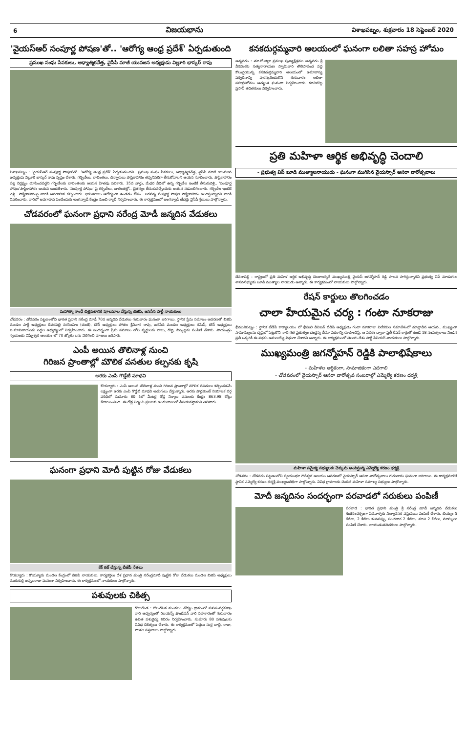6 విజయభాను విశాఖపట్నం, శుక్రవారం 18 సెప్టెంబర్ 2020
'వైయస్ఆర్ సంపూర్ణ పోషణ'తో.. 'ఆరోగ్య ఆంధ్ర ప్రదేశ్' ఏర్పడుతుంది
ప్రముఖ సంఘ సేవకులు, ఆధ్యాత్మికవేత్త, వైసీపీ మాజీ యువజన అధ్యక్షుడు విల్లూరి భాస్కర్ రావు
విశాఖపట్నం : 'వైయస్ఆర్ సంపూర్ణ పోషణ'తో.. 'ఆరోగ్య ఆంధ్ర ప్రదేశ్' ఏర్పడుతుందని.. ప్రముఖ సంఘ సేవకులు, ఆధ్యాత్మికవేత్త, వైసీపీ మాజీ యువజన అధ్యక్షుడు విల్లూరి భాస్కర్ రావు స్పష్టం చేశారు. గర్భిణీలు, బాలింతలు, చిన్నారులు పౌష్టికాహారం తప్పనిసరిగా తీసుకోవాలని ఆయన సూచించారు. పౌష్టికాహారం పట్ల నిర్లక్ష్యం చూపించవద్దని గర్భిణీలకు బాలింతలకు ఆయన హితవు పలికారు. 35వ వార్డు, మేధర వీధిలో ఉన్న గర్భిణీల ఇంటికే తీసుకువెళ్లి.. 'సంపూర్ణ పోషణ'పౌష్టికాహారం ఆయన అందజేశారు. 'సంపూర్ణ పోషణ' పై గర్భిణీలు, బాలింతల్లో.. చైతన్యం తీసుకువచ్చేందుకు ఆయన నడుంబిగించారు. గర్భిణీల ఇంటికే వెళ్లి.. పౌష్టికాహారంపై వారికి అవగాహన కల్పించారు. భావితరాలు ఆరోగ్యంగా ఉండడం కోసం.. జగనన్న సంపూర్ణ పోషణ పౌష్టికాహారం అందిస్తున్నారని వారికి వివరించారు. వారిలో అవగాహన పెంచేందుకు అంగన్వాడీ కేంద్రం నుంచి ర్యాలీ నిర్వహించారు. ఈ కార్యక్రమంలో అంగన్వాడీ టీచర్లు వైసీపీ శ్రేణులు పాల్గొన్నారు.
చోడవరంలో ఘనంగా ప్రధాని నరేంద్ర మోడీ జన్మదిన వేడుకలు
మహాత్మా గాంధీ చిత్రపటానికి పూలమాల వేస్తున్న బిజెపి, జనసేన పార్టీ నాయకులు
చోడవరం : చోడవరం పట్టణంలోని భారత ప్రధాని నరేంద్ర మోడీ 70వ జన్మదిన వేడుకలు గురువారం ఘనంగా జరిగాయి. స్థానిక ప్రేమ సమాజం ఆవరణలో బిజెపి మండల పార్టీ అధ్యక్షులు దేవరపల్లి నరసింహం (చంటి), టౌన్ అధ్యక్షులు పోతల శ్రీనివాస రావు, జనసేన మండల అధ్యక్షులు రమేష్, టౌన్ అధ్యక్షులు జె.మాలినాయుడు పెద్దల ఆధ్వర్యంలో నిర్వహించారు. ఈ సందర్భంగా ప్రేమ సమాజం లోని వృద్ధులకు పాలు, రొట్టె, బిస్కెట్లను పంపిణీ చేశారు. సాయంత్రం స్వయంభు విఘ్నేశ్వర ఆలయం లో 70 జ్యోతు లను వెలిగించి పూజలు జరిపారు.
ఎంపీ అయిన తొలినాళ్ల నుంచి
గిరిజన ప్రాంతాల్లో మౌలిక వసతుల కల్పనకు కృషి
అరకు ఎంపి గొడ్డేటి మాధవి
కొయ్యూరు : ఎంపీ అయిన తొలినాళ్ల నుంచి గిరిజన ప్రాంతాల్లో మౌలిక వసతులు కల్పించడమే లక్ష్యంగా అరకు ఎంపి గొడ్డేటి మాధవి అడుగులు వేస్తున్నారు. అరకు పార్లమెంట్ నియోజక వర్గ పరిధిలో సుమారు 80 కిలో మీటర్ల రోడ్ల నిర్మాణ పనులకు కేంద్రం 863.98 కోట్లు కేటాయించింది. ఈ రోడ్ల నిర్మించి ప్రజలకు అందుబాటులో తీసుకువస్తామని తెలిపారు.
ఘనంగా ప్రధాని మోదీ పుట్టిన రోజు వేడుకలు
కేక్ కట్ చేస్తున్న బీజేపీ నేతలు
కొయ్యూరు : కొయ్యూరు మండల కేంద్రంలో బిజెపి నాయకులు, కార్యకర్తలు దేశ ప్రధాన మంత్రి నరేంద్రమోదీ పుట్టిన రోజు వేడుకలు మండల బిజెపి అధ్యక్షులు మురుకుర్తి అప్పలరాజు ఘనంగా నిర్వహించారు. ఈ కార్యక్రమంలో నాయకులు పాల్గొన్నారు.
పశువులకు చికిత్స
గొలుగొండ : గొలుగొండ మండలం చోద్యం గ్రామంలో పశుసంవర్ధకశాఖ వారి ఆధ్వర్యంలో రిలయన్స్ ఫౌండేషన్ వారి సహకారంతో గురువారం ఉచిత పశువైద్య శిబిరం నిర్వహించారు. సుమారు 80 పశువులకు వివిధ చికిత్సలు చేశారు. ఈ కార్యక్రమంలో పెద్దలు సుర్ల బాబ్జి, రాజు, పోతల సత్తిబాబు పాల్గొన్నారు.
కనకదుర్గమ్మవారి ఆలయంలో ఘనంగా లలితా సహస్ర హోమం
అన్నవరం : తూ.గో.జిల్లా ప్రముఖ పుణ్యక్షేత్రము అన్నవరం శ్రీ వీరవెంకట సత్యనారాయణ స్వామివారి తొలిపావంచ వద్ద కొలువైయున్న కనకదుర్గమ్మవారి ఆలయంలో అమావాస్య పర్వదినాన్ని పురస్కరించుకొని గురువారం లలితా సహస్రహోమం అత్యంత ఘనంగా నిర్వహించారు. కూచిబొట్ల ప్రసాద్ తదితరులు నిర్వహించారు.
ప్రతి మహిళా ఆర్థిక అభివృద్ధి చెందాలి
- ప్రభుత్వ విప్ బూడి ముత్యాలనాయుడు - ఘనంగా ముగిసిన వైయస్సార్ ఆసరా వారోత్సవాలు
దేవరాపల్లి : రాష్ట్రంలో ప్రతి మహిళ ఆర్థిక అభివృద్ధి చెందాలన్నదే ముఖ్యమంత్రి వైయస్ జగన్మోహన్ రెడ్డి పాలన సాగిస్తున్నారని ప్రభుత్వ విప్ మాడుగుల శాసనసభ్యుడు బూడి ముత్యాల నాయుడు అన్నారు. ఈ కార్యక్రమంలో నాయకులు పాల్గొన్నారు.
రేషన్ కార్డులు తొలగించడం
చాలా హేయమైన చర్య : గంటా నూకరాజు
భీమునిపట్నం : స్థానిక టీడీపీ కార్యాలయం లో భీమిలి డివిజన్ టిడిపి అధ్యక్షుడు గంటా నూకరాజు విలేకరుల సమావేశంలో మాట్లాడిన ఆయన.. ముఖ్యంగా సామాన్యులను దృష్టిలో పెట్టుకొని నాటి గత ప్రభుత్వం చంద్రన్న భీమా పథకాన్ని రూపొందిస్తే, ఆ పథకం ద్వారా ప్రతీ రేషన్ కార్డులో ఉండే 18 సంవత్సరాలు నిండిన ప్రతీ ఒక్కరికీ ఈ పథకం అమలయ్యే విధంగా చేశారని అన్నారు. ఈ కార్యక్రమంలో తెలుగు దేశం పార్టీ సీనియర్ నాయకులు పాల్గొన్నారు.
ముఖ్యమంత్రి జగన్మోహన్ రెడ్డికి పాలాభిషేకాలు
- మహిళల ఆర్థికంగా, సామాజికంగా ఎదగాలి
- చోడవరంలో వైయస్సార్ ఆసరా వారోత్సవ సంబరాల్లో ఎమ్మెల్యే కరణం ధర్మశ్రీ
మహిళా సమైక్య సభ్యులకు చెక్కును అందిస్తున్న ఎమ్మెల్యే కరణం ధర్మశ్రీ
చోడవరం : చోడవరం పట్టణంలోని స్వయంభూ గౌరీశ్వర ఆలయం ఆవరణలో వైయస్సార్ ఆసరా వారోత్సవాలు గురువారం ఘనంగా జరిగాయి. ఈ కార్యక్రమానికి స్థానిక ఎమ్మెల్యే కరణం ధర్మశ్రీ ముఖ్యఅతిథిగా పాల్గొన్నారు. వివిధ గ్రామాలకు చెందిన మహిళా సమాఖ్య సభ్యులు పాల్గొన్నారు.
మోదీ జన్మదినం సందర్భంగా పరవాడలో సరుకులు పంపిణీ
పరవాడ : భారత ప్రధాని మంత్రి శ్రీ నరేంద్ర మోడీ జన్మదిన వేడుకలు శుభసందర్భంగా పేదవాళ్ళకు నిత్యావసర వస్తువులు పంపిణీ చేశారు. బియ్యం 5 కేజీలు, 2 కేజీలు కందిపప్పు, పంచదార 2 కేజీలు, నూనె 2 కేజీలు, మాస్కులు పంపిణీ చేశారు. నాయుడుతదితరులు పాల్గొన్నారు.